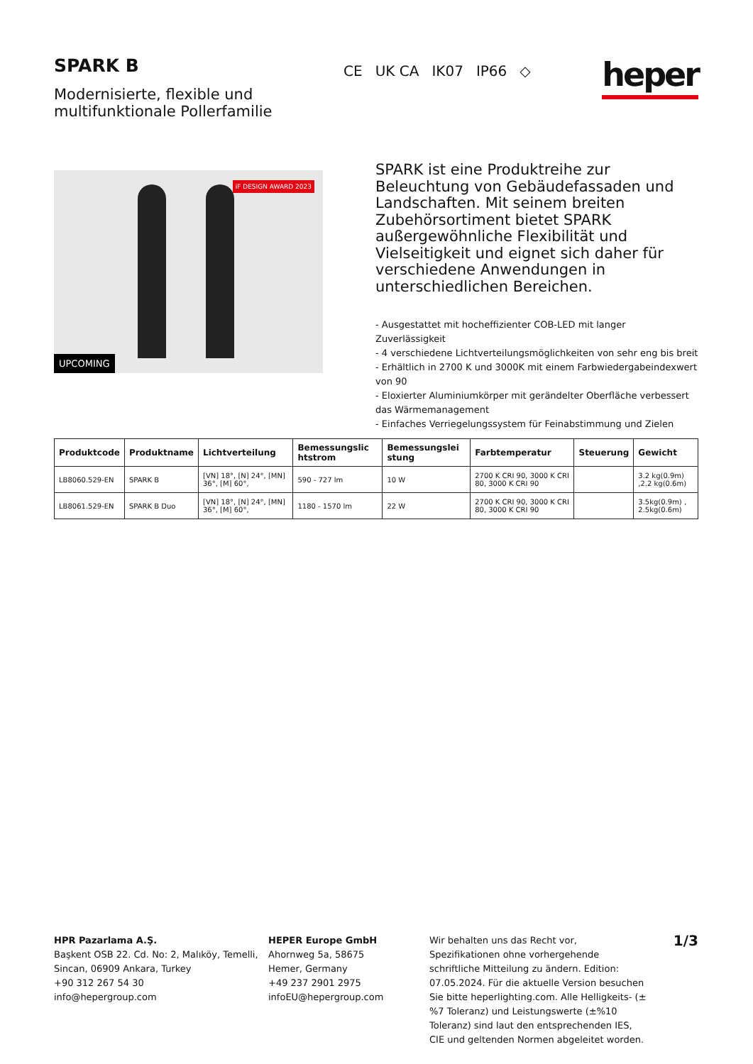SPARK B
Modernisierte, flexible und
multifunktionale Pollerfamilie
CE UK CA IK07 IP66 ◇
heper
iF DESIGN AWARD 2023
UPCOMING
SPARK ist eine Produktreihe zur Beleuchtung von Gebäudefassaden und Landschaften. Mit seinem breiten Zubehörsortiment bietet SPARK außergewöhnliche Flexibilität und Vielseitigkeit und eignet sich daher für verschiedene Anwendungen in unterschiedlichen Bereichen.
- Ausgestattet mit hocheffizienter COB-LED mit langer Zuverlässigkeit
- 4 verschiedene Lichtverteilungsmöglichkeiten von sehr eng bis breit
- Erhältlich in 2700 K und 3000K mit einem Farbwiedergabeindexwert von 90
- Eloxierter Aluminiumkörper mit gerändelter Oberfläche verbessert das Wärmemanagement
- Einfaches Verriegelungssystem für Feinabstimmung und Zielen
| Produktcode | Produktname | Lichtverteilung | Bemessungslic htstrom | Bemessungslei stung | Farbtemperatur | Steuerung | Gewicht |
| --- | --- | --- | --- | --- | --- | --- | --- |
| LB8060.529-EN | SPARK B | [VN] 18°, [N] 24°, [MN] 36°, [M] 60°, | 590 - 727 lm | 10 W | 2700 K CRI 90, 3000 K CRI 80, 3000 K CRI 90 | | 3.2 kg(0.9m) ,2.2 kg(0.6m) |
| LB8061.529-EN | SPARK B Duo | [VN] 18°, [N] 24°, [MN] 36°, [M] 60°, | 1180 - 1570 lm | 22 W | 2700 K CRI 90, 3000 K CRI 80, 3000 K CRI 90 | | 3.5kg(0.9m) , 2.5kg(0.6m) |
HPR Pazarlama A.Ş.
Başkent OSB 22. Cd. No: 2, Malıköy, Temelli, Sincan, 06909 Ankara, Turkey
+90 312 267 54 30
info@hepergroup.com
HEPER Europe GmbH
Ahornweg 5a, 58675
Hemer, Germany
+49 237 2901 2975
infoEU@hepergroup.com
Wir behalten uns das Recht vor, Spezifikationen ohne vorhergehende schriftliche Mitteilung zu ändern. Edition: 07.05.2024. Für die aktuelle Version besuchen Sie bitte heperlighting.com. Alle Helligkeits- (±%7 Toleranz) und Leistungswerte (±%10 Toleranz) sind laut den entsprechenden IES, CIE und geltenden Normen abgeleitet worden.
1/3